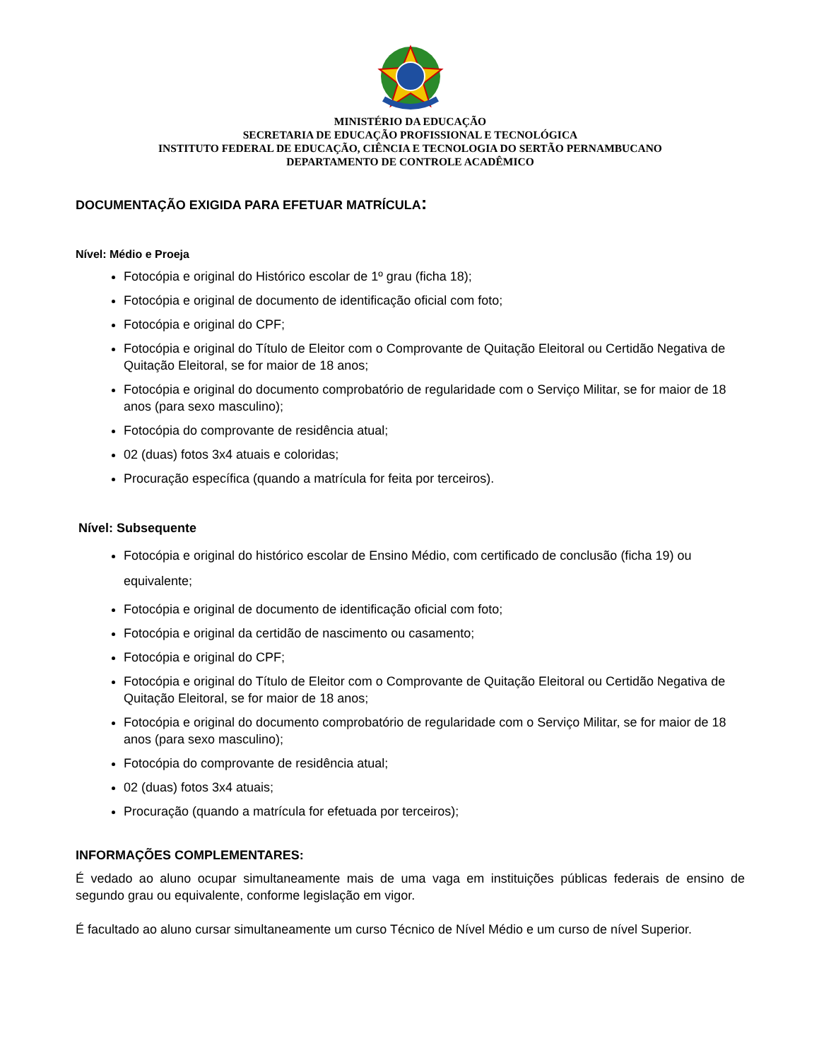MINISTÉRIO DA EDUCAÇÃO
SECRETARIA DE EDUCAÇÃO PROFISSIONAL E TECNOLÓGICA
INSTITUTO FEDERAL DE EDUCAÇÃO, CIÊNCIA E TECNOLOGIA DO SERTÃO PERNAMBUCANO
DEPARTAMENTO DE CONTROLE ACADÊMICO
DOCUMENTAÇÃO EXIGIDA PARA EFETUAR MATRÍCULA:
Nível: Médio e Proeja
Fotocópia e original do Histórico escolar de 1º grau (ficha 18);
Fotocópia e original de documento de identificação oficial com foto;
Fotocópia e original do CPF;
Fotocópia e original do Título de Eleitor com o Comprovante de Quitação Eleitoral ou Certidão Negativa de Quitação Eleitoral, se for maior de 18 anos;
Fotocópia e original do documento comprobatório de regularidade com o Serviço Militar, se for maior de 18 anos (para sexo masculino);
Fotocópia do comprovante de residência atual;
02 (duas) fotos 3x4 atuais e coloridas;
Procuração específica (quando a matrícula for feita por terceiros).
Nível: Subsequente
Fotocópia e original do histórico escolar de Ensino Médio, com certificado de conclusão (ficha 19) ou equivalente;
Fotocópia e original de documento de identificação oficial com foto;
Fotocópia e original da certidão de nascimento ou casamento;
Fotocópia e original do CPF;
Fotocópia e original do Título de Eleitor com o Comprovante de Quitação Eleitoral ou Certidão Negativa de Quitação Eleitoral, se for maior de 18 anos;
Fotocópia e original do documento comprobatório de regularidade com o Serviço Militar, se for maior de 18 anos (para sexo masculino);
Fotocópia do comprovante de residência atual;
02 (duas) fotos 3x4 atuais;
Procuração (quando a matrícula for efetuada por terceiros);
INFORMAÇÕES COMPLEMENTARES:
É vedado ao aluno ocupar simultaneamente mais de uma vaga em instituições públicas federais de ensino de segundo grau ou equivalente, conforme legislação em vigor.
É facultado ao aluno cursar simultaneamente um curso Técnico de Nível Médio e um curso de nível Superior.